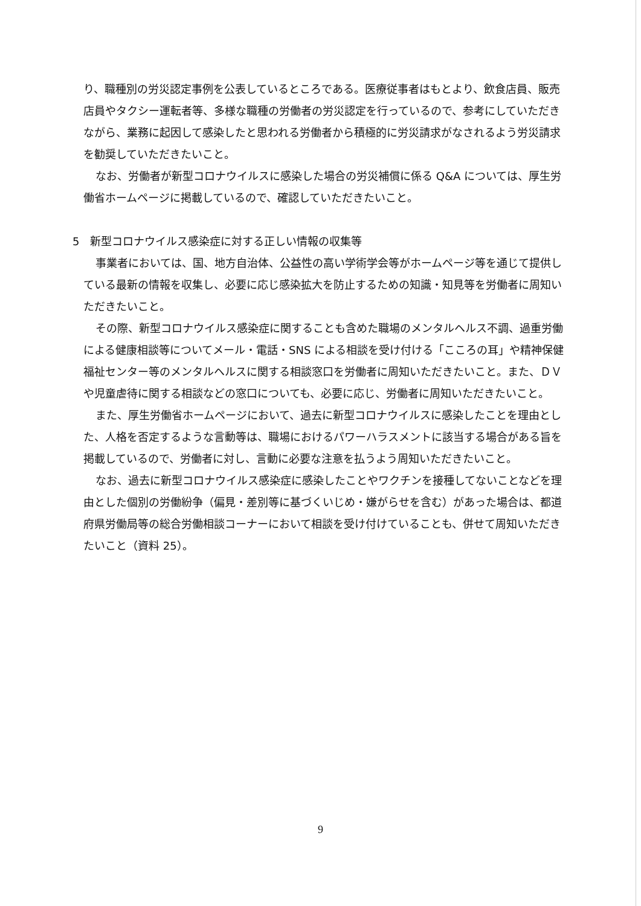り、職種別の労災認定事例を公表しているところである。医療従事者はもとより、飲食店員、販売店員やタクシー運転者等、多様な職種の労働者の労災認定を行っているので、参考にしていただきながら、業務に起因して感染したと思われる労働者から積極的に労災請求がなされるよう労災請求を勧奨していただきたいこと。
なお、労働者が新型コロナウイルスに感染した場合の労災補償に係る Q&A については、厚生労働省ホームページに掲載しているので、確認していただきたいこと。
5　新型コロナウイルス感染症に対する正しい情報の収集等
事業者においては、国、地方自治体、公益性の高い学術学会等がホームページ等を通じて提供している最新の情報を収集し、必要に応じ感染拡大を防止するための知識・知見等を労働者に周知いただきたいこと。
その際、新型コロナウイルス感染症に関することも含めた職場のメンタルヘルス不調、過重労働による健康相談等についてメール・電話・SNS による相談を受け付ける「こころの耳」や精神保健福祉センター等のメンタルヘルスに関する相談窓口を労働者に周知いただきたいこと。また、ＤＶや児童虐待に関する相談などの窓口についても、必要に応じ、労働者に周知いただきたいこと。
また、厚生労働省ホームページにおいて、過去に新型コロナウイルスに感染したことを理由とした、人格を否定するような言動等は、職場におけるパワーハラスメントに該当する場合がある旨を掲載しているので、労働者に対し、言動に必要な注意を払うよう周知いただきたいこと。
なお、過去に新型コロナウイルス感染症に感染したことやワクチンを接種してないことなどを理由とした個別の労働紛争（偏見・差別等に基づくいじめ・嫌がらせを含む）があった場合は、都道府県労働局等の総合労働相談コーナーにおいて相談を受け付けていることも、併せて周知いただきたいこと（資料 25）。
9